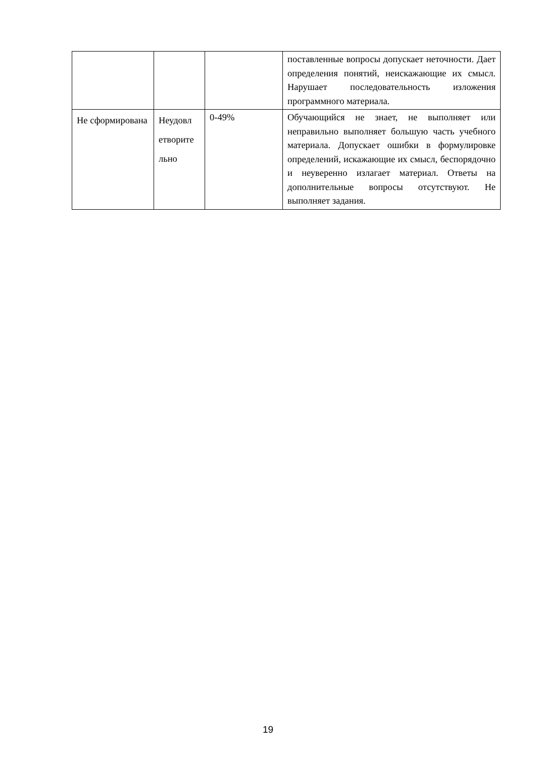| | | | поставленные вопросы допускает неточности. Дает определения понятий, неискажающие их смысл. Нарушает последовательность изложения программного материала. |
| Не сформирована | Неудовл етворите льно | 0-49% | Обучающийся не знает, не выполняет или неправильно выполняет большую часть учебного материала. Допускает ошибки в формулировке определений, искажающие их смысл, беспорядочно и неуверенно излагает материал. Ответы на дополнительные вопросы отсутствуют. Не выполняет задания. |
19